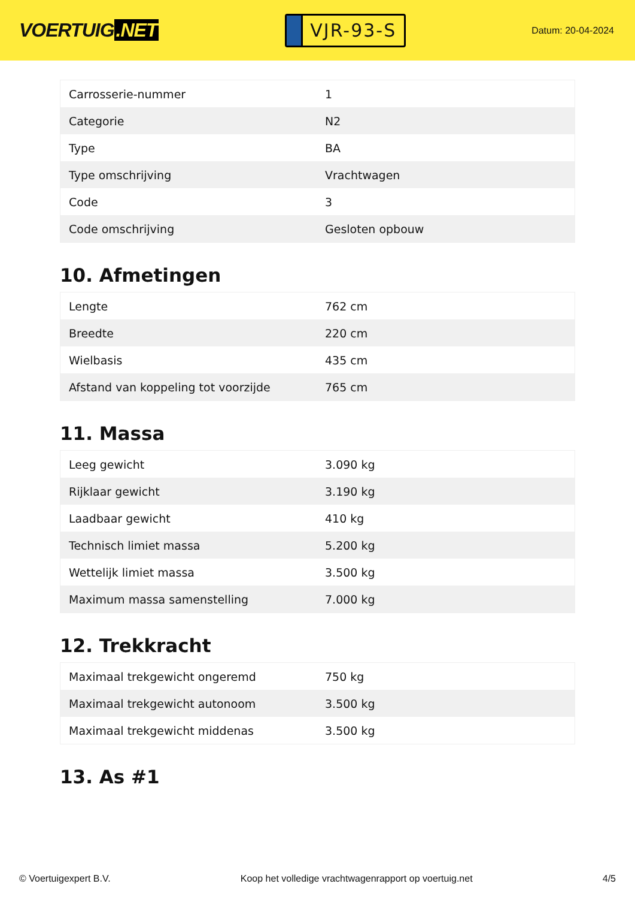VOERTUIG.NET
VJR-93-S
Datum: 20-04-2024
| Carrosserie-nummer | 1 |
| Categorie | N2 |
| Type | BA |
| Type omschrijving | Vrachtwagen |
| Code | 3 |
| Code omschrijving | Gesloten opbouw |
10. Afmetingen
| Lengte | 762 cm |
| Breedte | 220 cm |
| Wielbasis | 435 cm |
| Afstand van koppeling tot voorzijde | 765 cm |
11. Massa
| Leeg gewicht | 3.090 kg |
| Rijklaar gewicht | 3.190 kg |
| Laadbaar gewicht | 410 kg |
| Technisch limiet massa | 5.200 kg |
| Wettelijk limiet massa | 3.500 kg |
| Maximum massa samenstelling | 7.000 kg |
12. Trekkracht
| Maximaal trekgewicht ongeremd | 750 kg |
| Maximaal trekgewicht autonoom | 3.500 kg |
| Maximaal trekgewicht middenas | 3.500 kg |
13. As #1
© Voertuigexpert B.V. Koop het volledige vrachtwagenrapport op voertuig.net 4/5